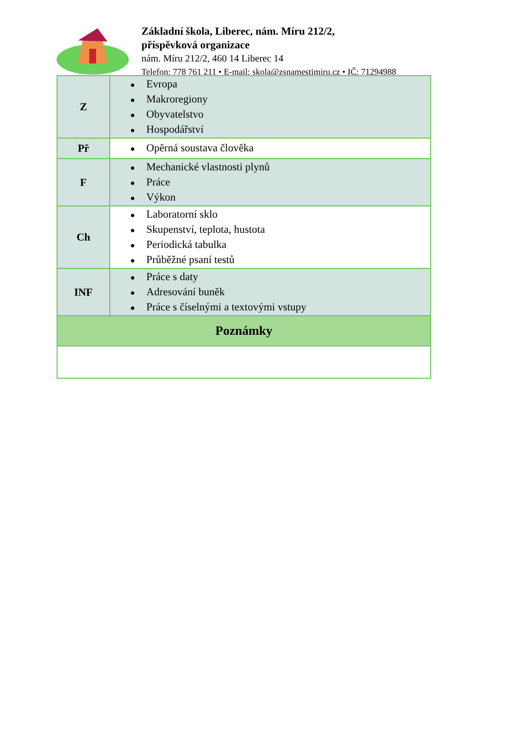Základní škola, Liberec, nám. Míru 212/2,
příspěvková organizace
nám. Míru 212/2, 460 14 Liberec 14
Telefon: 778 761 211 • E-mail: skola@zsnamestimiru.cz • IČ: 71294988
| Z | ● Evropa ● Makroregiony ● Obyvatelstvo ● Hospodářství |
| Př | ● Opěrná soustava člověka |
| F | ● Mechanické vlastnosti plynů ● Práce ● Výkon |
| Ch | ● Laboratorní sklo ● Skupenství, teplota, hustota ● Periodická tabulka ● Průběžné psaní testů |
| INF | ● Práce s daty ● Adresování buněk ● Práce s číselnými a textovými vstupy |
| Poznámky | |